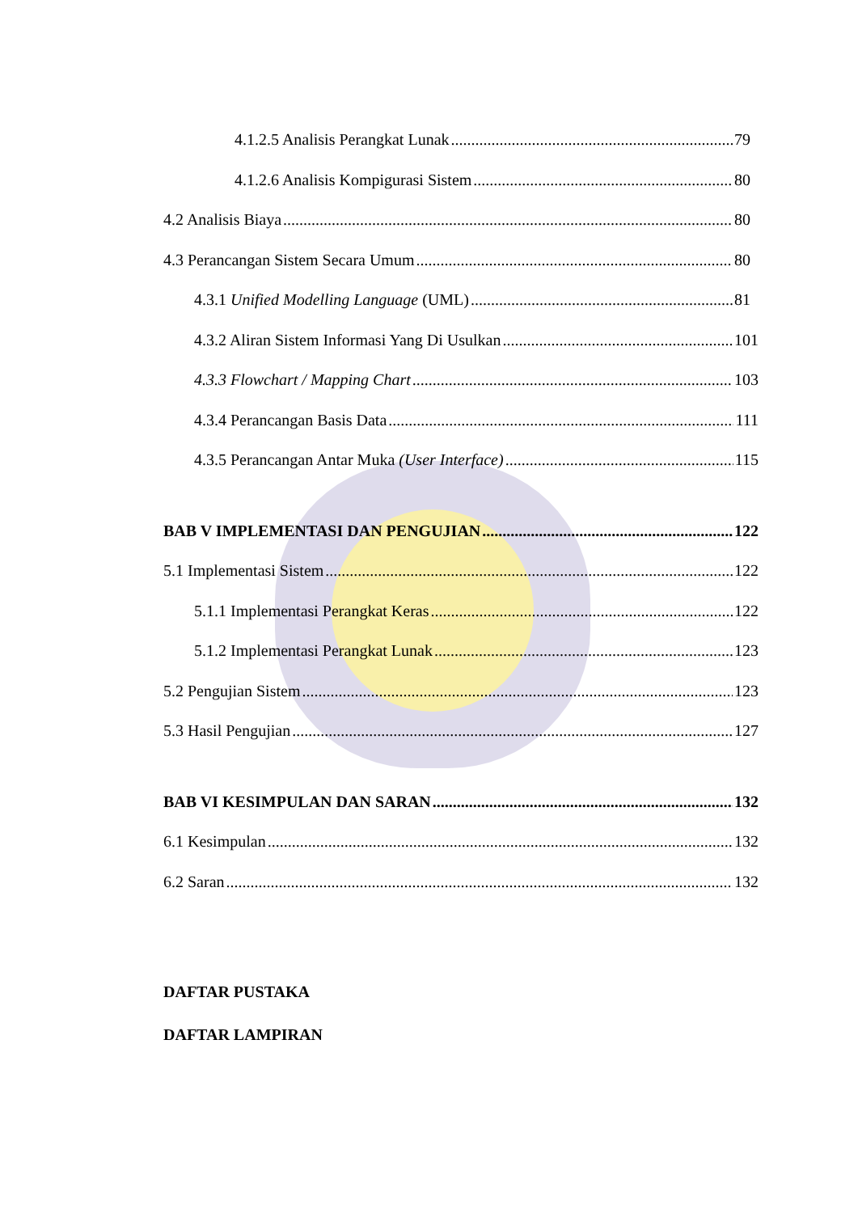4.1.2.5 Analisis Perangkat Lunak 79
4.1.2.6 Analisis Kompigurasi Sistem 80
4.2 Analisis Biaya 80
4.3 Perancangan Sistem Secara Umum 80
4.3.1 Unified Modelling Language (UML) 81
4.3.2 Aliran Sistem Informasi Yang Di Usulkan 101
4.3.3 Flowchart / Mapping Chart 103
4.3.4 Perancangan Basis Data 111
4.3.5 Perancangan Antar Muka (User Interface) 115
BAB V IMPLEMENTASI DAN PENGUJIAN 122
5.1 Implementasi Sistem 122
5.1.1 Implementasi Perangkat Keras 122
5.1.2 Implementasi Perangkat Lunak 123
5.2 Pengujian Sistem 123
5.3 Hasil Pengujian 127
BAB VI KESIMPULAN DAN SARAN 132
6.1 Kesimpulan 132
6.2 Saran 132
DAFTAR PUSTAKA
DAFTAR LAMPIRAN